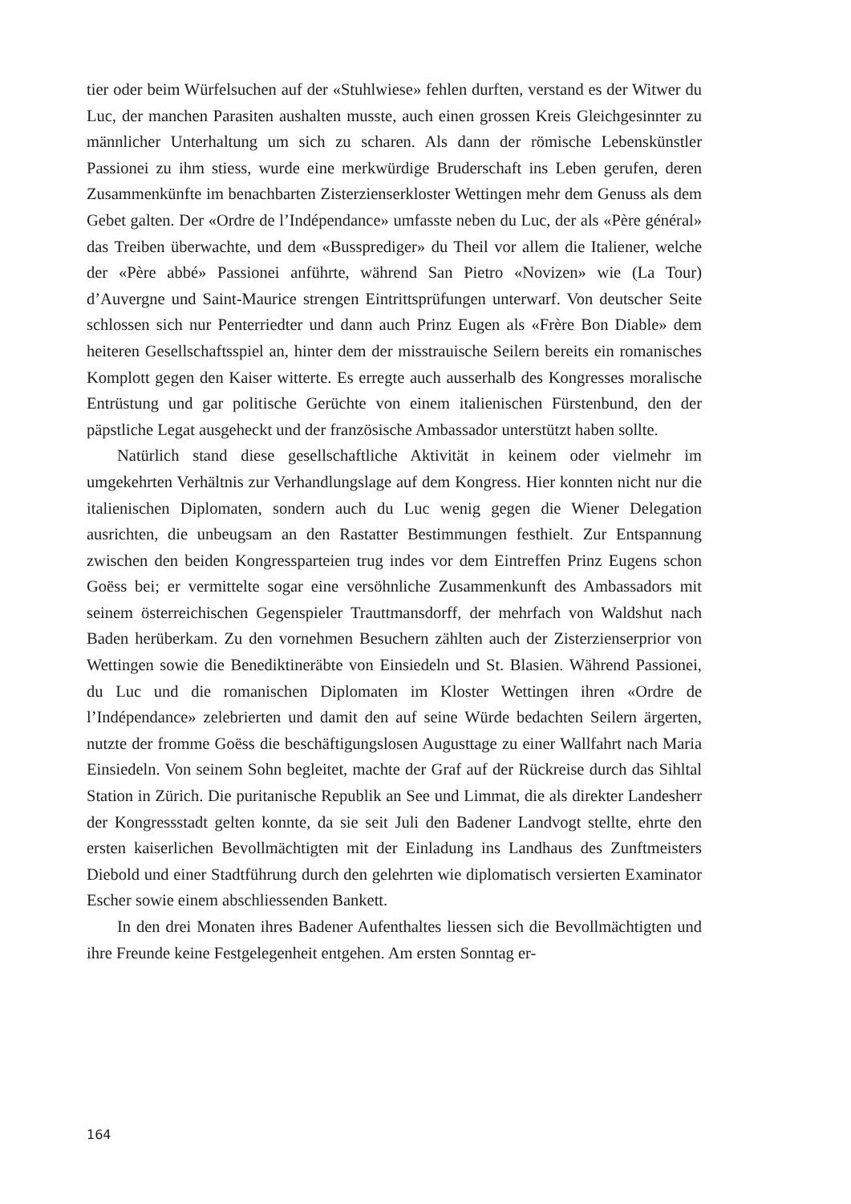tier oder beim Würfelsuchen auf der «Stuhlwiese» fehlen durften, verstand es der Witwer du Luc, der manchen Parasiten aushalten musste, auch einen grossen Kreis Gleichgesinnter zu männlicher Unterhaltung um sich zu scharen. Als dann der römische Lebenskünstler Passionei zu ihm stiess, wurde eine merkwürdige Bruderschaft ins Leben gerufen, deren Zusammenkünfte im benachbarten Zisterzienserkloster Wettingen mehr dem Genuss als dem Gebet galten. Der «Ordre de l’Indépendance» umfasste neben du Luc, der als «Père général» das Treiben überwachte, und dem «Bussprediger» du Theil vor allem die Italiener, welche der «Père abbé» Passionei anführte, während San Pietro «Novizen» wie (La Tour) d’Auvergne und Saint-Maurice strengen Eintrittsprüfungen unterwarf. Von deutscher Seite schlossen sich nur Penterriedter und dann auch Prinz Eugen als «Frère Bon Diable» dem heiteren Gesellschaftsspiel an, hinter dem der misstrauische Seilern bereits ein romanisches Komplott gegen den Kaiser witterte. Es erregte auch ausserhalb des Kongresses moralische Entrüstung und gar politische Gerüchte von einem italienischen Fürstenbund, den der päpstliche Legat ausgeheckt und der französische Ambassador unterstützt haben sollte.
Natürlich stand diese gesellschaftliche Aktivität in keinem oder vielmehr im umgekehrten Verhältnis zur Verhandlungslage auf dem Kongress. Hier konnten nicht nur die italienischen Diplomaten, sondern auch du Luc wenig gegen die Wiener Delegation ausrichten, die unbeugsam an den Rastatter Bestimmungen festhielt. Zur Entspannung zwischen den beiden Kongressparteien trug indes vor dem Eintreffen Prinz Eugens schon Goëss bei; er vermittelte sogar eine versöhnliche Zusammenkunft des Ambassadors mit seinem österreichischen Gegenspieler Trauttmansdorff, der mehrfach von Waldshut nach Baden herüberkam. Zu den vornehmen Besuchern zählten auch der Zisterzienserprior von Wettingen sowie die Benediktineräbte von Einsiedeln und St. Blasien. Während Passionei, du Luc und die romanischen Diplomaten im Kloster Wettingen ihren «Ordre de l’Indépendance» zelebrierten und damit den auf seine Würde bedachten Seilern ärgerten, nutzte der fromme Goëss die beschäftigungslosen Augusttage zu einer Wallfahrt nach Maria Einsiedeln. Von seinem Sohn begleitet, machte der Graf auf der Rückreise durch das Sihltal Station in Zürich. Die puritanische Republik an See und Limmat, die als direkter Landesherr der Kongressstadt gelten konnte, da sie seit Juli den Badener Landvogt stellte, ehrte den ersten kaiserlichen Bevollmächtigten mit der Einladung ins Landhaus des Zunftmeisters Diebold und einer Stadtführung durch den gelehrten wie diplomatisch versierten Examinator Escher sowie einem abschliessenden Bankett.
In den drei Monaten ihres Badener Aufenthaltes liessen sich die Bevollmächtigten und ihre Freunde keine Festgelegenheit entgehen. Am ersten Sonntag er-
164